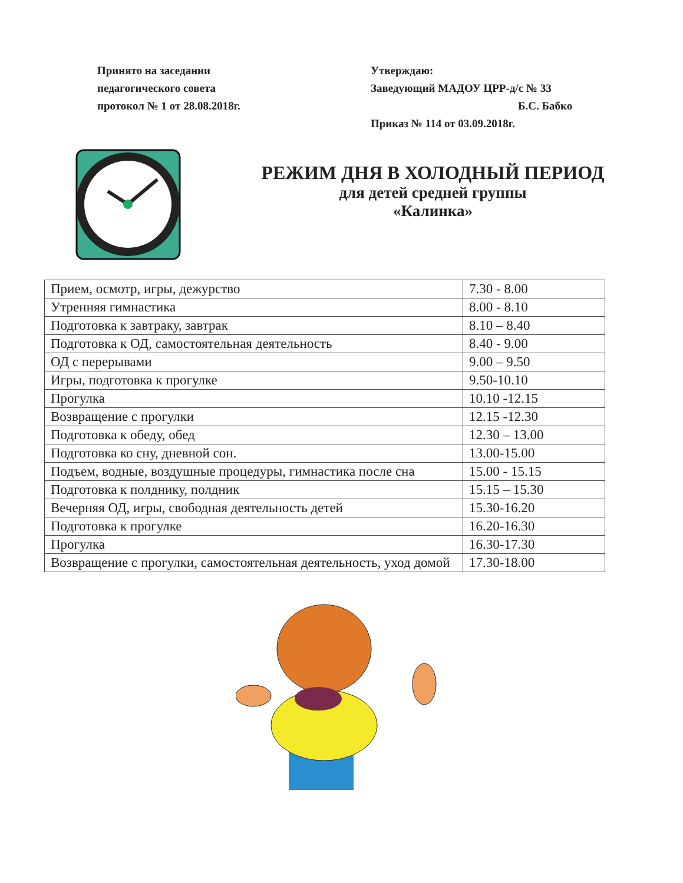Принято на заседании
педагогического совета
протокол № 1 от 28.08.2018г.
Утверждаю:
Заведующий МАДОУ ЦРР-д/с № 33
Б.С. Бабко
Приказ № 114 от 03.09.2018г.
РЕЖИМ ДНЯ В ХОЛОДНЫЙ ПЕРИОД
для детей средней группы
«Калинка»
| Прием, осмотр, игры, дежурство | 7.30 - 8.00 |
| Утренняя гимнастика | 8.00 - 8.10 |
| Подготовка к завтраку, завтрак | 8.10 – 8.40 |
| Подготовка к ОД, самостоятельная деятельность | 8.40 - 9.00 |
| ОД с перерывами | 9.00 – 9.50 |
| Игры, подготовка к прогулке | 9.50-10.10 |
| Прогулка | 10.10 -12.15 |
| Возвращение с прогулки | 12.15 -12.30 |
| Подготовка к обеду, обед | 12.30 – 13.00 |
| Подготовка ко сну, дневной сон. | 13.00-15.00 |
| Подъем, водные, воздушные процедуры, гимнастика после сна | 15.00 - 15.15 |
| Подготовка к полднику, полдник | 15.15 – 15.30 |
| Вечерняя ОД, игры, свободная деятельность детей | 15.30-16.20 |
| Подготовка к прогулке | 16.20-16.30 |
| Прогулка | 16.30-17.30 |
| Возвращение с прогулки, самостоятельная деятельность, уход домой | 17.30-18.00 |